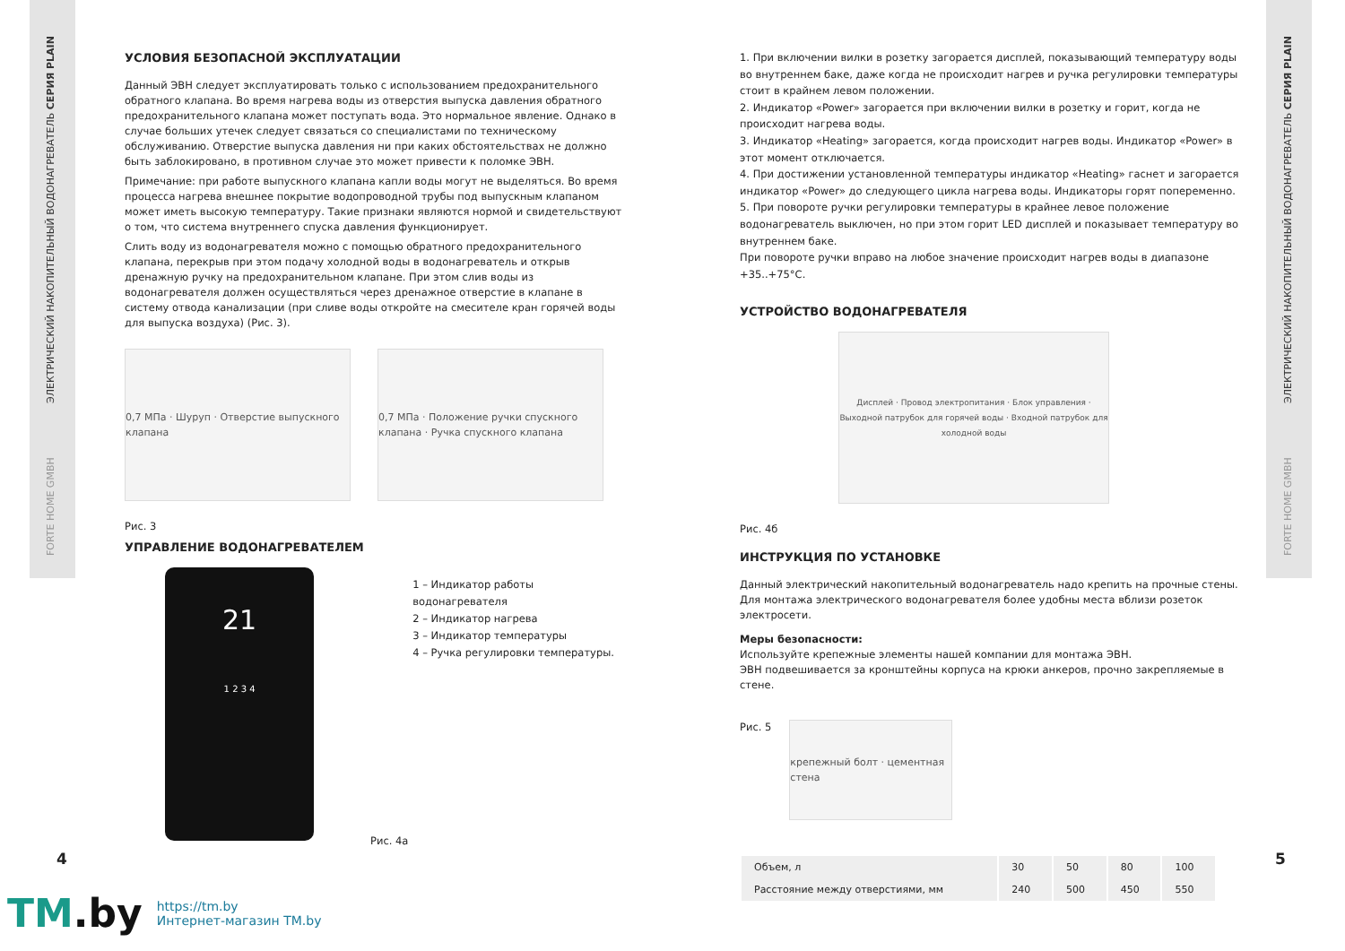ЭЛЕКТРИЧЕСКИЙ НАКОПИТЕЛЬНЫЙ ВОДОНАГРЕВАТЕЛЬ СЕРИЯ PLAIN
FORTE HOME GMBH
ЭЛЕКТРИЧЕСКИЙ НАКОПИТЕЛЬНЫЙ ВОДОНАГРЕВАТЕЛЬ СЕРИЯ PLAIN
FORTE HOME GMBH
УСЛОВИЯ БЕЗОПАСНОЙ ЭКСПЛУАТАЦИИ
Данный ЭВН следует эксплуатировать только с использованием предохранительного обратного клапана. Во время нагрева воды из отверстия выпуска давления обратного предохранительного клапана может поступать вода. Это нормальное явление. Однако в случае больших утечек следует связаться со специалистами по техническому обслуживанию. Отверстие выпуска давления ни при каких обстоятельствах не должно быть заблокировано, в противном случае это может привести к поломке ЭВН.
Примечание: при работе выпускного клапана капли воды могут не выделяться. Во время процесса нагрева внешнее покрытие водопроводной трубы под выпускным клапаном может иметь высокую температуру. Такие признаки являются нормой и свидетельствуют о том, что система внутреннего спуска давления функционирует.
Слить воду из водонагревателя можно с помощью обратного предохранительного клапана, перекрыв при этом подачу холодной воды в водонагреватель и открыв дренажную ручку на предохранительном клапане. При этом слив воды из водонагревателя должен осуществляться через дренажное отверстие в клапане в систему отвода канализации (при сливе воды откройте на смесителе кран горячей воды для выпуска воздуха) (Рис. 3).
0,7 МПа · Шуруп · Отверстие выпускного клапана
0,7 МПа · Положение ручки спускного клапана · Ручка спускного клапана
Рис. 3
УПРАВЛЕНИЕ ВОДОНАГРЕВАТЕЛЕМ
21
1 2 3 4
1 – Индикатор работы водонагревателя
2 – Индикатор нагрева
3 – Индикатор температуры
4 – Ручка регулировки температуры.
Рис. 4а
1. При включении вилки в розетку загорается дисплей, показывающий температуру воды во внутреннем баке, даже когда не происходит нагрев и ручка регулировки температуры стоит в крайнем левом положении.
2. Индикатор «Power» загорается при включении вилки в розетку и горит, когда не происходит нагрева воды.
3. Индикатор «Heating» загорается, когда происходит нагрев воды. Индикатор «Power» в этот момент отключается.
4. При достижении установленной температуры индикатор «Heating» гаснет и загорается индикатор «Power» до следующего цикла нагрева воды. Индикаторы горят попеременно.
5. При повороте ручки регулировки температуры в крайнее левое положение водонагреватель выключен, но при этом горит LED дисплей и показывает температуру во внутреннем баке.
При повороте ручки вправо на любое значение происходит нагрев воды в диапазоне +35..+75°С.
УСТРОЙСТВО ВОДОНАГРЕВАТЕЛЯ
Дисплей · Провод электропитания · Блок управления · Выходной патрубок для горячей воды · Входной патрубок для холодной воды
Рис. 4б
ИНСТРУКЦИЯ ПО УСТАНОВКЕ
Данный электрический накопительный водонагреватель надо крепить на прочные стены.
Для монтажа электрического водонагревателя более удобны места вблизи розеток электросети.
Меры безопасности:
Используйте крепежные элементы нашей компании для монтажа ЭВН.
ЭВН подвешивается за кронштейны корпуса на крюки анкеров, прочно закрепляемые в стене.
Рис. 5
крепежный болт · цементная стена
| Объем, л | 30 | 50 | 80 | 100 |
| Расстояние между отверстиями, мм | 240 | 500 | 450 | 550 |
4 5
TM.by
https://tm.by
Интернет-магазин TM.by